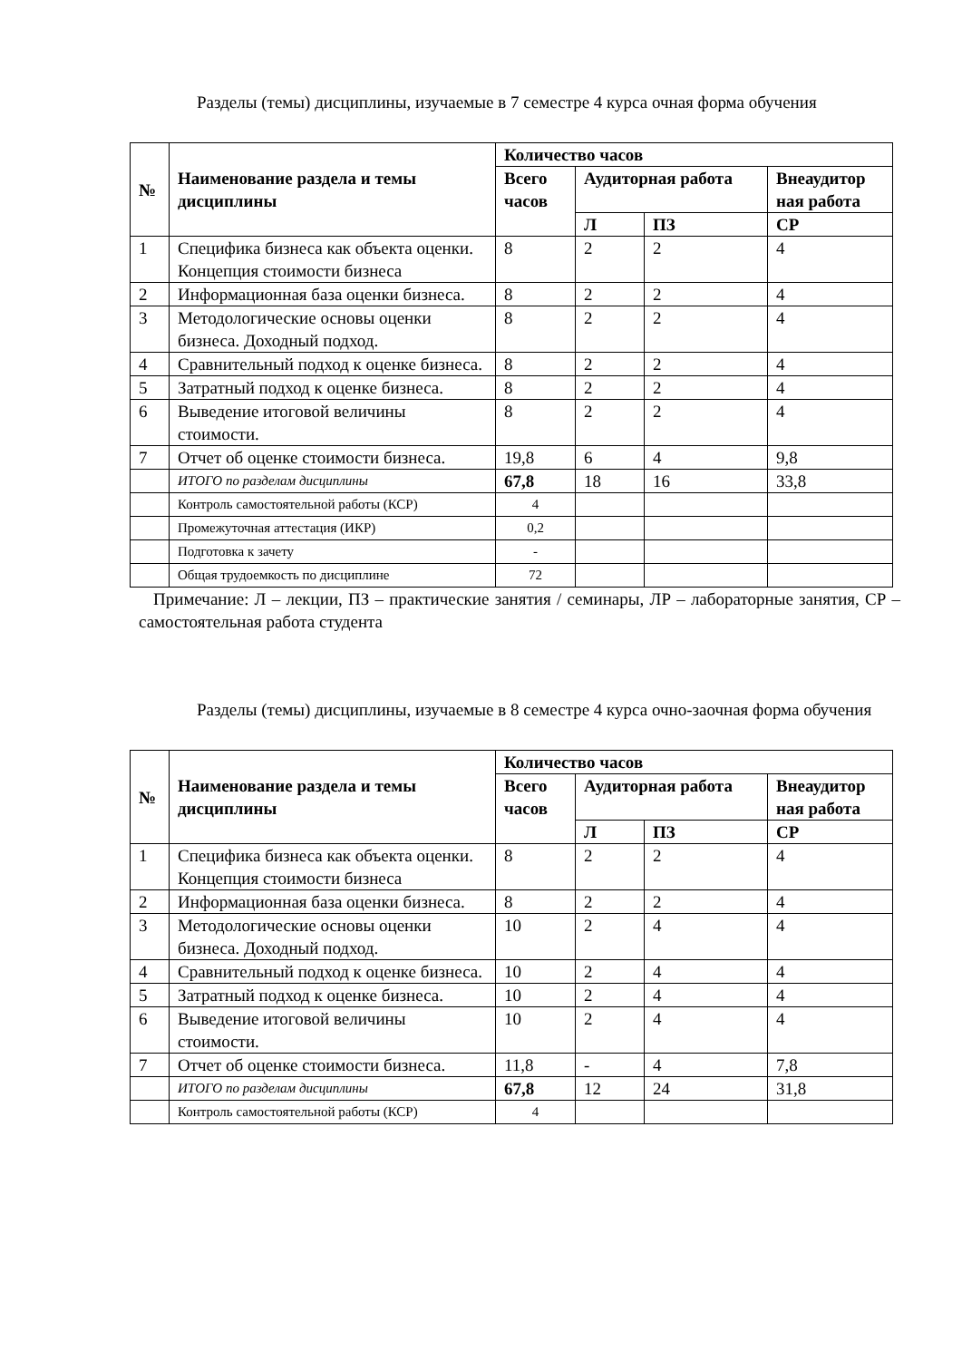Разделы (темы) дисциплины, изучаемые в 7 семестре 4 курса очная форма обучения
| № | Наименование раздела и темы дисциплины | Количество часов | | | |
| --- | --- | --- | --- | --- | --- |
| | | Всего часов | Аудиторная работа | | Внеаудитор ная работа |
| | | | Л | ПЗ | СР |
| 1 | Специфика бизнеса как объекта оценки. Концепция стоимости бизнеса | 8 | 2 | 2 | 4 |
| 2 | Информационная база оценки бизнеса. | 8 | 2 | 2 | 4 |
| 3 | Методологические основы оценки бизнеса. Доходный подход. | 8 | 2 | 2 | 4 |
| 4 | Сравнительный подход к оценке бизнеса. | 8 | 2 | 2 | 4 |
| 5 | Затратный подход к оценке бизнеса. | 8 | 2 | 2 | 4 |
| 6 | Выведение итоговой величины стоимости. | 8 | 2 | 2 | 4 |
| 7 | Отчет об оценке стоимости бизнеса. | 19,8 | 6 | 4 | 9,8 |
| | ИТОГО по разделам дисциплины | 67,8 | 18 | 16 | 33,8 |
| | Контроль самостоятельной работы (КСР) | 4 | | | |
| | Промежуточная аттестация (ИКР) | 0,2 | | | |
| | Подготовка к зачету | - | | | |
| | Общая трудоемкость по дисциплине | 72 | | | |
Примечание: Л – лекции, ПЗ – практические занятия / семинары, ЛР – лабораторные занятия, СР – самостоятельная работа студента
Разделы (темы) дисциплины, изучаемые в 8 семестре 4 курса очно-заочная форма обучения
| № | Наименование раздела и темы дисциплины | Количество часов | | | |
| --- | --- | --- | --- | --- | --- |
| | | Всего часов | Аудиторная работа | | Внеаудитор ная работа |
| | | | Л | ПЗ | СР |
| 1 | Специфика бизнеса как объекта оценки. Концепция стоимости бизнеса | 8 | 2 | 2 | 4 |
| 2 | Информационная база оценки бизнеса. | 8 | 2 | 2 | 4 |
| 3 | Методологические основы оценки бизнеса. Доходный подход. | 10 | 2 | 4 | 4 |
| 4 | Сравнительный подход к оценке бизнеса. | 10 | 2 | 4 | 4 |
| 5 | Затратный подход к оценке бизнеса. | 10 | 2 | 4 | 4 |
| 6 | Выведение итоговой величины стоимости. | 10 | 2 | 4 | 4 |
| 7 | Отчет об оценке стоимости бизнеса. | 11,8 | - | 4 | 7,8 |
| | ИТОГО по разделам дисциплины | 67,8 | 12 | 24 | 31,8 |
| | Контроль самостоятельной работы (КСР) | 4 | | | |